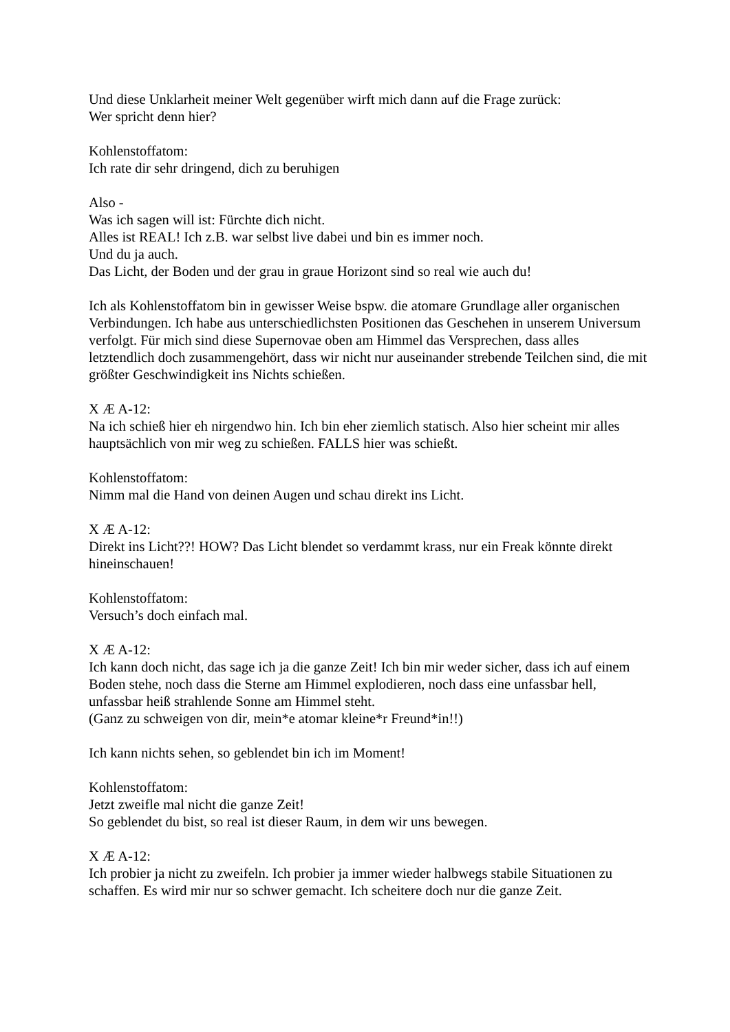Und diese Unklarheit meiner Welt gegenüber wirft mich dann auf die Frage zurück:
Wer spricht denn hier?
Kohlenstoffatom:
Ich rate dir sehr dringend, dich zu beruhigen
Also -
Was ich sagen will ist: Fürchte dich nicht.
Alles ist REAL! Ich z.B. war selbst live dabei und bin es immer noch.
Und du ja auch.
Das Licht, der Boden und der grau in graue Horizont sind so real wie auch du!
Ich als Kohlenstoffatom bin in gewisser Weise bspw. die atomare Grundlage aller organischen Verbindungen. Ich habe aus unterschiedlichsten Positionen das Geschehen in unserem Universum verfolgt. Für mich sind diese Supernovae oben am Himmel das Versprechen, dass alles letztendlich doch zusammengehört, dass wir nicht nur auseinander strebende Teilchen sind, die mit größter Geschwindigkeit ins Nichts schießen.
X Æ A-12:
Na ich schieß hier eh nirgendwo hin. Ich bin eher ziemlich statisch. Also hier scheint mir alles hauptsächlich von mir weg zu schießen. FALLS hier was schießt.
Kohlenstoffatom:
Nimm mal die Hand von deinen Augen und schau direkt ins Licht.
X Æ A-12:
Direkt ins Licht??! HOW? Das Licht blendet so verdammt krass, nur ein Freak könnte direkt hineinschauen!
Kohlenstoffatom:
Versuch’s doch einfach mal.
X Æ A-12:
Ich kann doch nicht, das sage ich ja die ganze Zeit! Ich bin mir weder sicher, dass ich auf einem Boden stehe, noch dass die Sterne am Himmel explodieren, noch dass eine unfassbar hell, unfassbar heiß strahlende Sonne am Himmel steht.
(Ganz zu schweigen von dir, mein*e atomar kleine*r Freund*in!!)
Ich kann nichts sehen, so geblendet bin ich im Moment!
Kohlenstoffatom:
Jetzt zweifle mal nicht die ganze Zeit!
So geblendet du bist, so real ist dieser Raum, in dem wir uns bewegen.
X Æ A-12:
Ich probier ja nicht zu zweifeln. Ich probier ja immer wieder halbwegs stabile Situationen zu schaffen. Es wird mir nur so schwer gemacht. Ich scheitere doch nur die ganze Zeit.